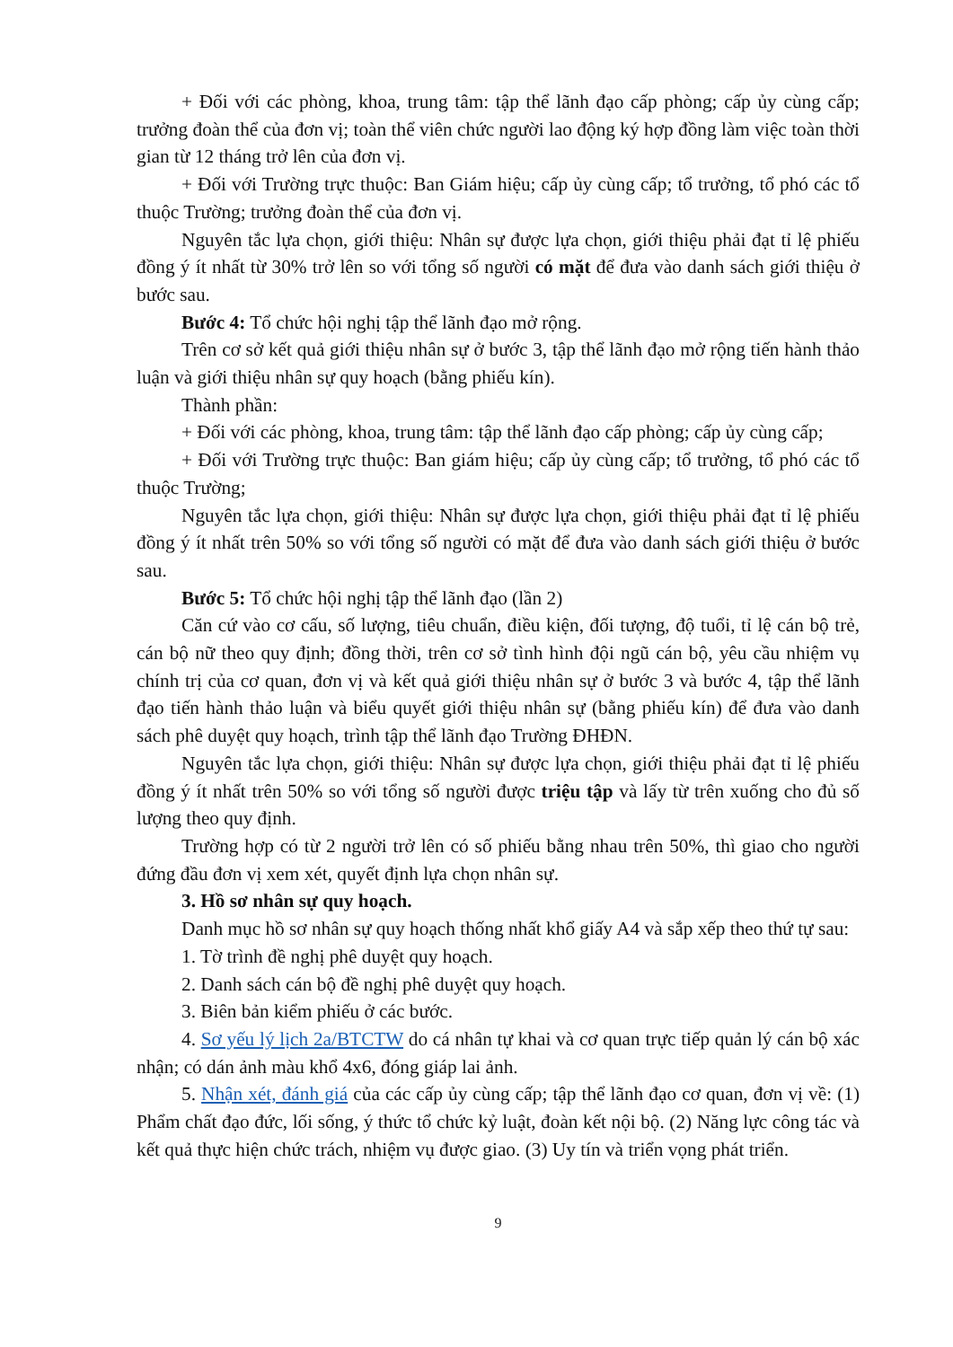+ Đối với các phòng, khoa, trung tâm: tập thể lãnh đạo cấp phòng; cấp ủy cùng cấp; trưởng đoàn thể của đơn vị; toàn thể viên chức người lao động ký hợp đồng làm việc toàn thời gian từ 12 tháng trở lên của đơn vị.
+ Đối với Trường trực thuộc: Ban Giám hiệu; cấp ủy cùng cấp; tổ trưởng, tổ phó các tổ thuộc Trường; trưởng đoàn thể của đơn vị.
Nguyên tắc lựa chọn, giới thiệu: Nhân sự được lựa chọn, giới thiệu phải đạt tỉ lệ phiếu đồng ý ít nhất từ 30% trở lên so với tổng số người có mặt để đưa vào danh sách giới thiệu ở bước sau.
Bước 4: Tổ chức hội nghị tập thể lãnh đạo mở rộng.
Trên cơ sở kết quả giới thiệu nhân sự ở bước 3, tập thể lãnh đạo mở rộng tiến hành thảo luận và giới thiệu nhân sự quy hoạch (bằng phiếu kín).
Thành phần:
+ Đối với các phòng, khoa, trung tâm: tập thể lãnh đạo cấp phòng; cấp ủy cùng cấp;
+ Đối với Trường trực thuộc: Ban giám hiệu; cấp ủy cùng cấp; tổ trưởng, tổ phó các tổ thuộc Trường;
Nguyên tắc lựa chọn, giới thiệu: Nhân sự được lựa chọn, giới thiệu phải đạt tỉ lệ phiếu đồng ý ít nhất trên 50% so với tổng số người có mặt để đưa vào danh sách giới thiệu ở bước sau.
Bước 5: Tổ chức hội nghị tập thể lãnh đạo (lần 2)
Căn cứ vào cơ cấu, số lượng, tiêu chuẩn, điều kiện, đối tượng, độ tuổi, tỉ lệ cán bộ trẻ, cán bộ nữ theo quy định; đồng thời, trên cơ sở tình hình đội ngũ cán bộ, yêu cầu nhiệm vụ chính trị của cơ quan, đơn vị và kết quả giới thiệu nhân sự ở bước 3 và bước 4, tập thể lãnh đạo tiến hành thảo luận và biểu quyết giới thiệu nhân sự (bằng phiếu kín) để đưa vào danh sách phê duyệt quy hoạch, trình tập thể lãnh đạo Trường ĐHĐN.
Nguyên tắc lựa chọn, giới thiệu: Nhân sự được lựa chọn, giới thiệu phải đạt tỉ lệ phiếu đồng ý ít nhất trên 50% so với tổng số người được triệu tập và lấy từ trên xuống cho đủ số lượng theo quy định.
Trường hợp có từ 2 người trở lên có số phiếu bằng nhau trên 50%, thì giao cho người đứng đầu đơn vị xem xét, quyết định lựa chọn nhân sự.
3. Hồ sơ nhân sự quy hoạch.
Danh mục hồ sơ nhân sự quy hoạch thống nhất khổ giấy A4 và sắp xếp theo thứ tự sau:
1. Tờ trình đề nghị phê duyệt quy hoạch.
2. Danh sách cán bộ đề nghị phê duyệt quy hoạch.
3. Biên bản kiểm phiếu ở các bước.
4. Sơ yếu lý lịch 2a/BTCTW do cá nhân tự khai và cơ quan trực tiếp quản lý cán bộ xác nhận; có dán ảnh màu khổ 4x6, đóng giáp lai ảnh.
5. Nhận xét, đánh giá của các cấp ủy cùng cấp; tập thể lãnh đạo cơ quan, đơn vị về: (1) Phẩm chất đạo đức, lối sống, ý thức tổ chức kỷ luật, đoàn kết nội bộ. (2) Năng lực công tác và kết quả thực hiện chức trách, nhiệm vụ được giao. (3) Uy tín và triển vọng phát triển.
9